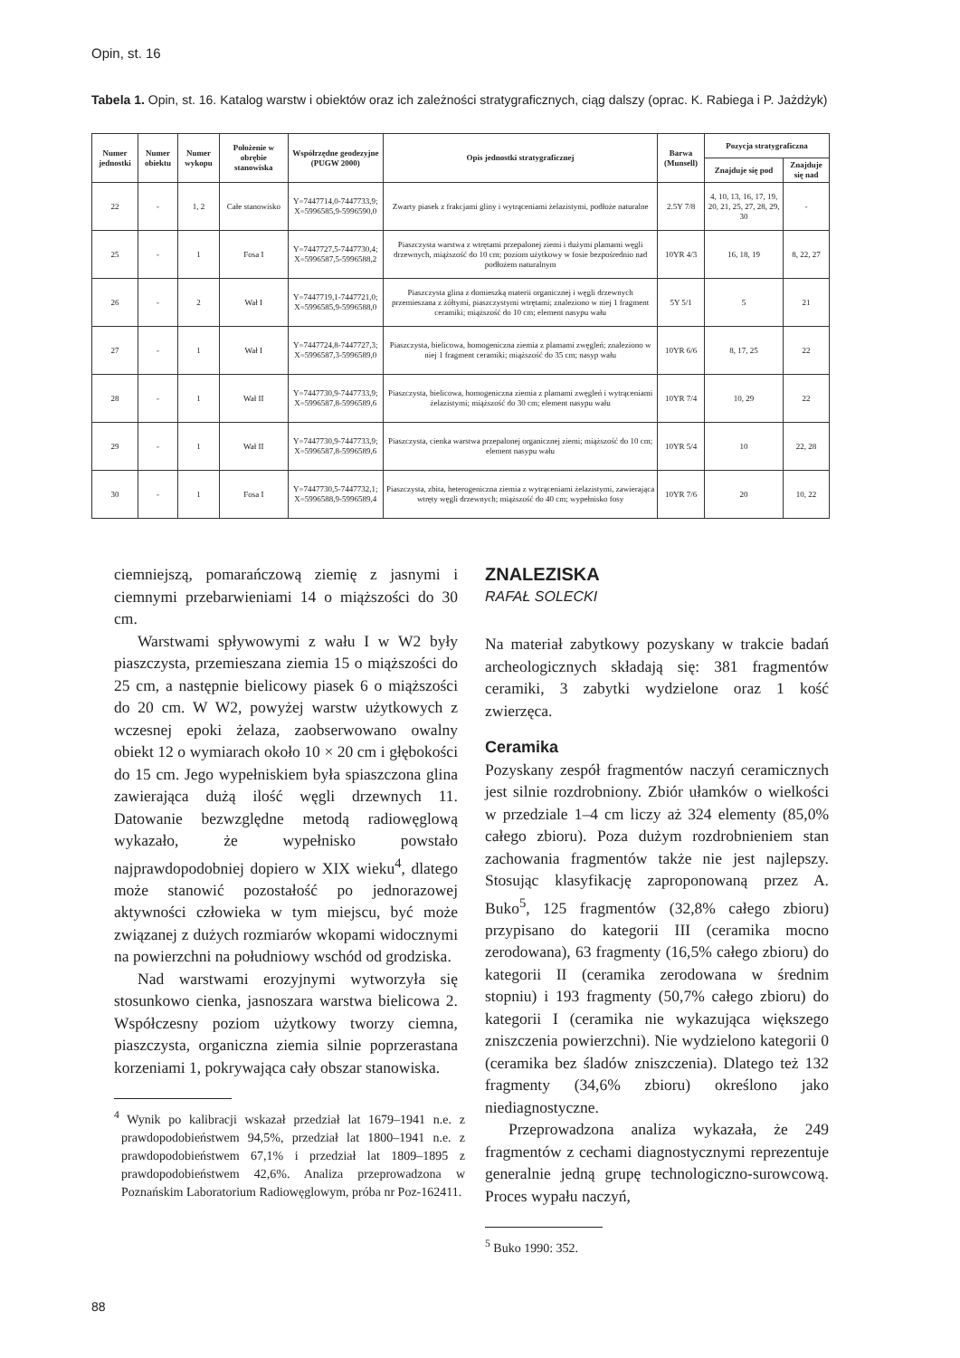Opin, st. 16
Tabela 1. Opin, st. 16. Katalog warstw i obiektów oraz ich zależności stratygraficznych, ciąg dalszy (oprac. K. Rabiega i P. Jażdżyk)
| Numer jednostki | Numer obiektu | Numer wykopu | Położenie w obrębie stanowiska | Współrzędne geodezyjne (PUGW 2000) | Opis jednostki stratygraficznej | Barwa (Munsell) | Pozycja stratygraficzna | |
| --- | --- | --- | --- | --- | --- | --- | --- | --- |
| | | | | | | | Znajduje się pod | Znajduje się nad |
| 22 | - | 1, 2 | Całe stanowisko | Y=7447714,0-7447733,9; X=5996585,9-5996590,0 | Zwarty piasek z frakcjami gliny i wytrąceniami żelazistymi, podłoże naturalne | 2.5Y 7/8 | 4, 10, 13, 16, 17, 19, 20, 21, 25, 27, 28, 29, 30 | - |
| 25 | - | 1 | Fosa I | Y=7447727,5-7447730,4; X=5996587,5-5996588,2 | Piaszczysta warstwa z wtrętami przepalonej ziemi i dużymi plamami węgli drzewnych, miąższość do 10 cm; poziom użytkowy w fosie bezpośrednio nad podłożem naturalnym | 10YR 4/3 | 16, 18, 19 | 8, 22, 27 |
| 26 | - | 2 | Wał I | Y=7447719,1-7447721,0; X=5996585,9-5996588,0 | Piaszczysta glina z domieszką materii organicznej i węgli drzewnych przemieszana z żółtymi, piaszczystymi wtrętami; znaleziono w niej 1 fragment ceramiki; miąższość do 10 cm; element nasypu wału | 5Y 5/1 | 5 | 21 |
| 27 | - | 1 | Wał I | Y=7447724,8-7447727,3; X=5996587,3-5996589,0 | Piaszczysta, bielicowa, homogeniczna ziemia z plamami zwęgleń; znaleziono w niej 1 fragment ceramiki; miąższość do 35 cm; nasyp wału | 10YR 6/6 | 8, 17, 25 | 22 |
| 28 | - | 1 | Wał II | Y=7447730,9-7447733,9; X=5996587,8-5996589,6 | Piaszczysta, bielicowa, homogeniczna ziemia z plamami zwęgleń i wytrąceniami żelazistymi; miąższość do 30 cm; element nasypu wału | 10YR 7/4 | 10, 29 | 22 |
| 29 | - | 1 | Wał II | Y=7447730,9-7447733,9; X=5996587,8-5996589,6 | Piaszczysta, cienka warstwa przepalonej organicznej ziemi; miąższość do 10 cm; element nasypu wału | 10YR 5/4 | 10 | 22, 28 |
| 30 | - | 1 | Fosa I | Y=7447730,5-7447732,1; X=5996588,9-5996589,4 | Piaszczysta, zbita, heterogeniczna ziemia z wytrąceniami żelazistymi, zawierająca wtręty węgli drzewnych; miąższość do 40 cm; wypełnisko fosy | 10YR 7/6 | 20 | 10, 22 |
ciemniejszą, pomarańczową ziemię z jasnymi i ciemnymi przebarwieniami 14 o miąższości do 30 cm.
Warstwami spływowymi z wału I w W2 były piaszczysta, przemieszana ziemia 15 o miąższości do 25 cm, a następnie bielicowy piasek 6 o miąższości do 20 cm. W W2, powyżej warstw użytkowych z wczesnej epoki żelaza, zaobserwowano owalny obiekt 12 o wymiarach około 10 × 20 cm i głębokości do 15 cm. Jego wypełniskiem była spiaszczona glina zawierająca dużą ilość węgli drzewnych 11. Datowanie bezwzględne metodą radiowęglową wykazało, że wypełnisko powstało najprawdopodobniej dopiero w XIX wieku<sup>4</sup>, dlatego może stanowić pozostałość po jednorazowej aktywności człowieka w tym miejscu, być może związanej z dużych rozmiarów wkopami widocznymi na powierzchni na południowy wschód od grodziska.
Nad warstwami erozyjnymi wytworzyła się stosunkowo cienka, jasnoszara warstwa bielicowa 2. Współczesny poziom użytkowy tworzy ciemna, piaszczysta, organiczna ziemia silnie poprzerastana korzeniami 1, pokrywająca cały obszar stanowiska.
<sup>4</sup> Wynik po kalibracji wskazał przedział lat 1679–1941 n.e. z prawdopodobieństwem 94,5%, przedział lat 1800–1941 n.e. z prawdopodobieństwem 67,1% i przedział lat 1809–1895 z prawdopodobieństwem 42,6%. Analiza przeprowadzona w Poznańskim Laboratorium Radiowęglowym, próba nr Poz-162411.
ZNALEZISKA
RAFAŁ SOLECKI
Na materiał zabytkowy pozyskany w trakcie badań archeologicznych składają się: 381 fragmentów ceramiki, 3 zabytki wydzielone oraz 1 kość zwierzęca.
Ceramika
Pozyskany zespół fragmentów naczyń ceramicznych jest silnie rozdrobniony. Zbiór ułamków o wielkości w przedziale 1–4 cm liczy aż 324 elementy (85,0% całego zbioru). Poza dużym rozdrobnieniem stan zachowania fragmentów także nie jest najlepszy. Stosując klasyfikację zaproponowaną przez A. Buko<sup>5</sup>, 125 fragmentów (32,8% całego zbioru) przypisano do kategorii III (ceramika mocno zerodowana), 63 fragmenty (16,5% całego zbioru) do kategorii II (ceramika zerodowana w średnim stopniu) i 193 fragmenty (50,7% całego zbioru) do kategorii I (ceramika nie wykazująca większego zniszczenia powierzchni). Nie wydzielono kategorii 0 (ceramika bez śladów zniszczenia). Dlatego też 132 fragmenty (34,6% zbioru) określono jako niediagnostyczne.
Przeprowadzona analiza wykazała, że 249 fragmentów z cechami diagnostycznymi reprezentuje generalnie jedną grupę technologiczno-surowcową. Proces wypału naczyń,
<sup>5</sup> Buko 1990: 352.
88